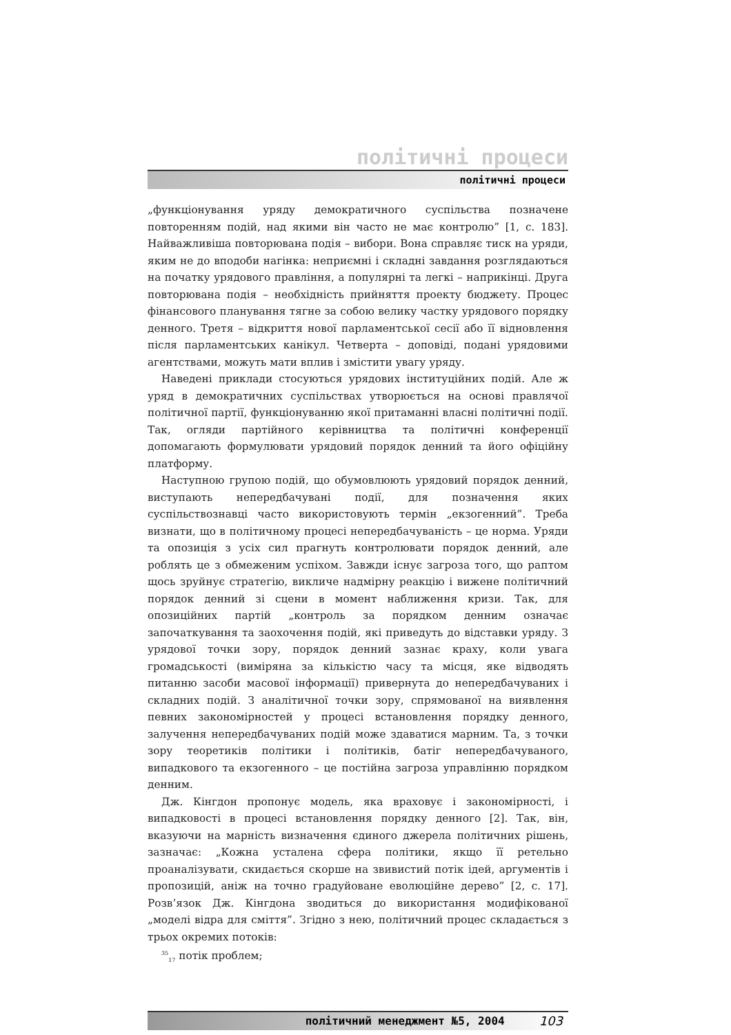політичні процеси
політичні процеси
„функціонування уряду демократичного суспільства позначене повторенням подій, над якими він часто не має контролю” [1, с. 183]. Найважливіша повторювана подія – вибори. Вона справляє тиск на уряди, яким не до вподоби нагінка: неприємні і складні завдання розглядаються на початку урядового правління, а популярні та легкі – наприкінці. Друга повторювана подія – необхідність прийняття проекту бюджету. Процес фінансового планування тягне за собою велику частку урядового порядку денного. Третя – відкриття нової парламентської сесії або її відновлення після парламентських канікул. Четверта – доповіді, подані урядовими агентствами, можуть мати вплив і змістити увагу уряду.
Наведені приклади стосуються урядових інституційних подій. Але ж уряд в демократичних суспільствах утворюється на основі правлячої політичної партії, функціонуванню якої притаманні власні політичні події. Так, огляди партійного керівництва та політичні конференції допомагають формулювати урядовий порядок денний та його офіційну платформу.
Наступною групою подій, що обумовлюють урядовий порядок денний, виступають непередбачувані події, для позначення яких суспільствознавці часто використовують термін „екзогенний”. Треба визнати, що в політичному процесі непередбачуваність – це норма. Уряди та опозиція з усіх сил прагнуть контролювати порядок денний, але роблять це з обмеженим успіхом. Завжди існує загроза того, що раптом щось зруйнує стратегію, викличе надмірну реакцію і вижене політичний порядок денний зі сцени в момент наближення кризи. Так, для опозиційних партій „контроль за порядком денним означає започаткування та заохочення подій, які приведуть до відставки уряду. З урядової точки зору, порядок денний зазнає краху, коли увага громадськості (виміряна за кількістю часу та місця, яке відводять питанню засоби масової інформації) привернута до непередбачуваних і складних подій. З аналітичної точки зору, спрямованої на виявлення певних закономірностей у процесі встановлення порядку денного, залучення непередбачуваних подій може здаватися марним. Та, з точки зору теоретиків політики і політиків, батіг непередбачуваного, випадкового та екзогенного – це постійна загроза управлінню порядком денним.
Дж. Кінгдон пропонує модель, яка враховує і закономірності, і випадковості в процесі встановлення порядку денного [2]. Так, він, вказуючи на марність визначення єдиного джерела політичних рішень, зазначає: „Кожна усталена сфера політики, якщо її ретельно проаналізувати, скидається скорше на звивистий потік ідей, аргументів і пропозицій, аніж на точно градуйоване еволюційне дерево” [2, с. 17]. Розв’язок Дж. Кінгдона зводиться до використання модифікованої „моделі відра для сміття”. Згідно з нею, політичний процес складається з трьох окремих потоків:
<sup>35</sup> <sub>17</sub> потік проблем;
політичний менеджмент №5, 2004 103